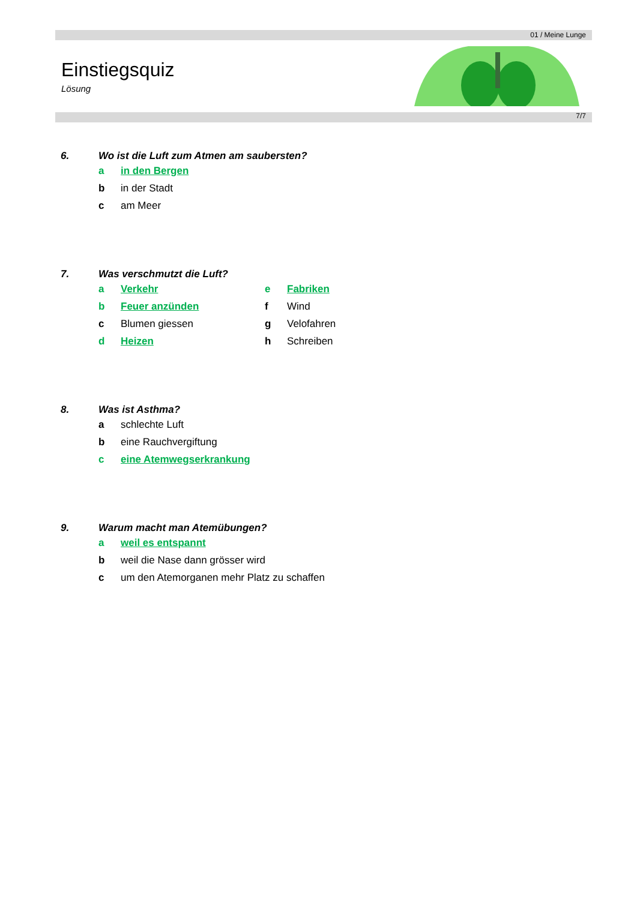01 / Meine Lunge
Einstiegsquiz
Lösung
7/7
6. Wo ist die Luft zum Atmen am saubersten?
a in den Bergen
b in der Stadt
c am Meer
7. Was verschmutzt die Luft?
a Verkehr
b Feuer anzünden
c Blumen giessen
d Heizen
e Fabriken
f Wind
g Velofahren
h Schreiben
8. Was ist Asthma?
a schlechte Luft
b eine Rauchvergiftung
c eine Atemwegserkrankung
9. Warum macht man Atemübungen?
a weil es entspannt
b weil die Nase dann grösser wird
c um den Atemorganen mehr Platz zu schaffen